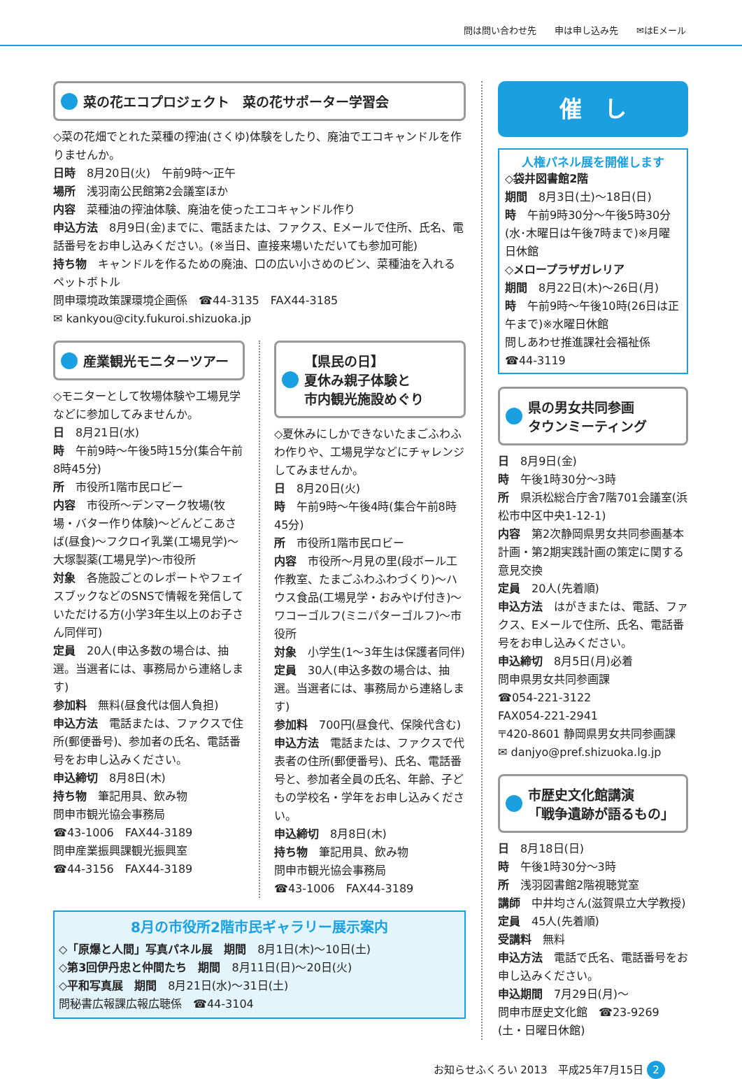問は問い合わせ先　　申は申し込み先　　✉はEメール
菜の花エコプロジェクト　菜の花サポーター学習会
◇菜の花畑でとれた菜種の搾油(さくゆ)体験をしたり、廃油でエコキャンドルを作りませんか。
日時　8月20日(火)　午前9時～正午
場所　浅羽南公民館第2会議室ほか
内容　菜種油の搾油体験、廃油を使ったエコキャンドル作り
申込方法　8月9日(金)までに、電話または、ファクス、Eメールで住所、氏名、電話番号をお申し込みください。(※当日、直接来場いただいても参加可能)
持ち物　キャンドルを作るための廃油、口の広い小さめのビン、菜種油を入れるペットボトル
問申環境政策課環境企画係　☎44-3135　FAX44-3185
✉ kankyou@city.fukuroi.shizuoka.jp
産業観光モニターツアー
◇モニターとして牧場体験や工場見学などに参加してみませんか。
日　8月21日(水)
時　午前9時～午後5時15分(集合午前8時45分)
所　市役所1階市民ロビー
内容　市役所～デンマーク牧場(牧場・バター作り体験)～どんどこあさば(昼食)～フクロイ乳業(工場見学)～大塚製薬(工場見学)～市役所
対象　各施設ごとのレポートやフェイスブックなどのSNSで情報を発信していただける方(小学3年生以上のお子さん同伴可)
定員　20人(申込多数の場合は、抽選。当選者には、事務局から連絡します)
参加料　無料(昼食代は個人負担)
申込方法　電話または、ファクスで住所(郵便番号)、参加者の氏名、電話番号をお申し込みください。
申込締切　8月8日(木)
持ち物　筆記用具、飲み物
問申市観光協会事務局
☎43-1006　FAX44-3189
問申産業振興課観光振興室
☎44-3156　FAX44-3189
【県民の日】
夏休み親子体験と
市内観光施設めぐり
◇夏休みにしかできないたまごふわふわ作りや、工場見学などにチャレンジしてみませんか。
日　8月20日(火)
時　午前9時～午後4時(集合午前8時45分)
所　市役所1階市民ロビー
内容　市役所～月見の里(段ボール工作教室、たまごふわふわづくり)～ハウス食品(工場見学・おみやげ付き)～ワコーゴルフ(ミニパターゴルフ)～市役所
対象　小学生(1～3年生は保護者同伴)
定員　30人(申込多数の場合は、抽選。当選者には、事務局から連絡します)
参加料　700円(昼食代、保険代含む)
申込方法　電話または、ファクスで代表者の住所(郵便番号)、氏名、電話番号と、参加者全員の氏名、年齢、子どもの学校名・学年をお申し込みください。
申込締切　8月8日(木)
持ち物　筆記用具、飲み物
問申市観光協会事務局
☎43-1006　FAX44-3189
8月の市役所2階市民ギャラリー展示案内
◇「原爆と人間」写真パネル展　期間　8月1日(木)～10日(土)
◇第3回伊丹忠と仲間たち　期間　8月11日(日)～20日(火)
◇平和写真展　期間　8月21日(水)～31日(土)
問秘書広報課広報広聴係　☎44-3104
催　し
人権パネル展を開催します
◇袋井図書館2階
期間　8月3日(土)～18日(日)
時　午前9時30分～午後5時30分(水･木曜日は午後7時まで)※月曜日休館
◇メロープラザガレリア
期間　8月22日(木)～26日(月)
時　午前9時～午後10時(26日は正午まで)※水曜日休館
問しあわせ推進課社会福祉係
☎44-3119
県の男女共同参画
タウンミーティング
日　8月9日(金)
時　午後1時30分～3時
所　県浜松総合庁舎7階701会議室(浜松市中区中央1-12-1)
内容　第2次静岡県男女共同参画基本計画・第2期実践計画の策定に関する意見交換
定員　20人(先着順)
申込方法　はがきまたは、電話、ファクス、Eメールで住所、氏名、電話番号をお申し込みください。
申込締切　8月5日(月)必着
問申県男女共同参画課
☎054-221-3122
FAX054-221-2941
〒420-8601 静岡県男女共同参画課
✉ danjyo@pref.shizuoka.lg.jp
市歴史文化館講演
「戦争遺跡が語るもの」
日　8月18日(日)
時　午後1時30分～3時
所　浅羽図書館2階視聴覚室
講師　中井均さん(滋賀県立大学教授)
定員　45人(先着順)
受講料　無料
申込方法　電話で氏名、電話番号をお申し込みください。
申込期間　7月29日(月)～
問申市歴史文化館　☎23-9269
(土・日曜日休館)
お知らせふくろい 2013　平成25年7月15日 2